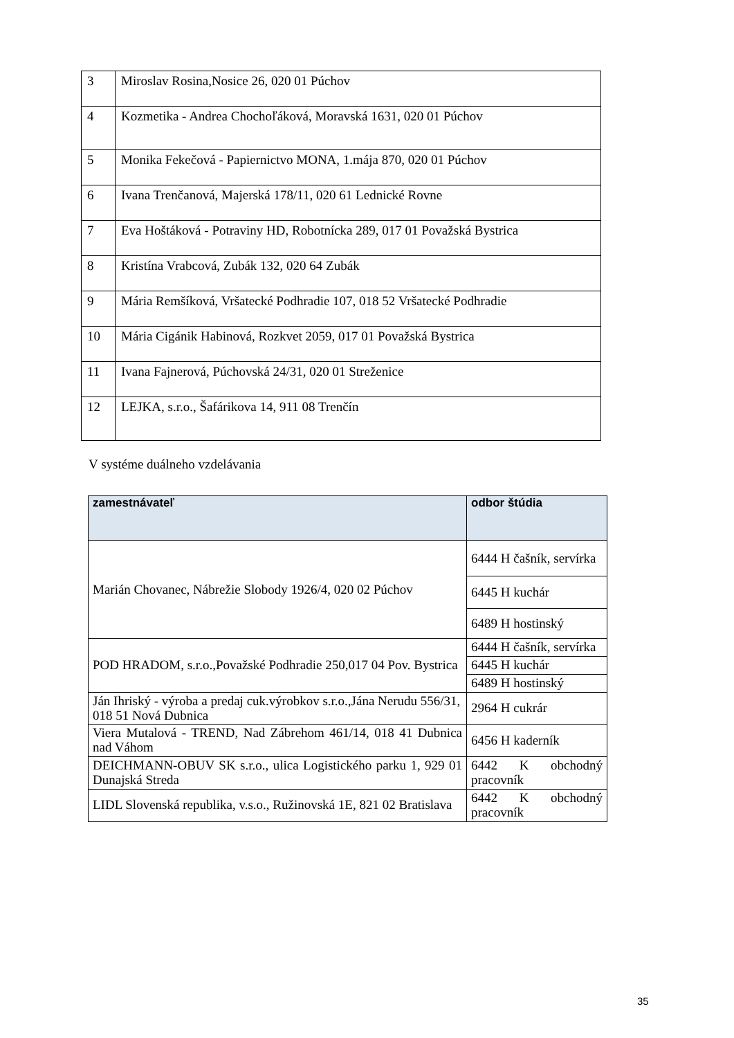| 3 | Miroslav Rosina,Nosice 26, 020 01 Púchov |
| 4 | Kozmetika - Andrea Chochoľáková, Moravská 1631, 020 01 Púchov |
| 5 | Monika Fekečová - Papiernictvo MONA, 1.mája 870, 020 01 Púchov |
| 6 | Ivana Trenčanová, Majerská 178/11, 020 61 Lednické Rovne |
| 7 | Eva Hoštáková - Potraviny HD, Robotnícka 289, 017 01 Považská Bystrica |
| 8 | Kristína Vrabcová, Zubák 132, 020 64 Zubák |
| 9 | Mária Remšíková, Vršatecké Podhradie 107, 018 52 Vršatecké Podhradie |
| 10 | Mária Cigánik Habinová, Rozkvet 2059, 017 01 Považská Bystrica |
| 11 | Ivana Fajnerová, Púchovská 24/31, 020 01 Streženice |
| 12 | LEJKA, s.r.o., Šafárikova 14, 911 08 Trenčín |
V systéme duálneho vzdelávania
| zamestnávateľ | odbor štúdia |
| --- | --- |
| Marián Chovanec, Nábrežie Slobody 1926/4, 020 02 Púchov | 6444 H čašník, servírka |
| | 6445 H kuchár |
| | 6489 H hostinský |
| POD HRADOM, s.r.o.,Považské Podhradie 250,017 04 Pov. Bystrica | 6444 H čašník, servírka |
| | 6445 H kuchár |
| | 6489 H hostinský |
| Ján Ihriský - výroba a predaj cuk.výrobkov s.r.o.,Jána Nerudu 556/31, 018 51 Nová Dubnica | 2964 H cukrár |
| Viera Mutalová - TREND, Nad Zábrehom 461/14, 018 41 Dubnica nad Váhom | 6456 H kaderník |
| DEICHMANN-OBUV SK s.r.o., ulica Logistického parku 1, 929 01 Dunajská Streda | 6442 K obchodný pracovník |
| LIDL Slovenská republika, v.s.o., Ružinovská 1E, 821 02 Bratislava | 6442 K obchodný pracovník |
35